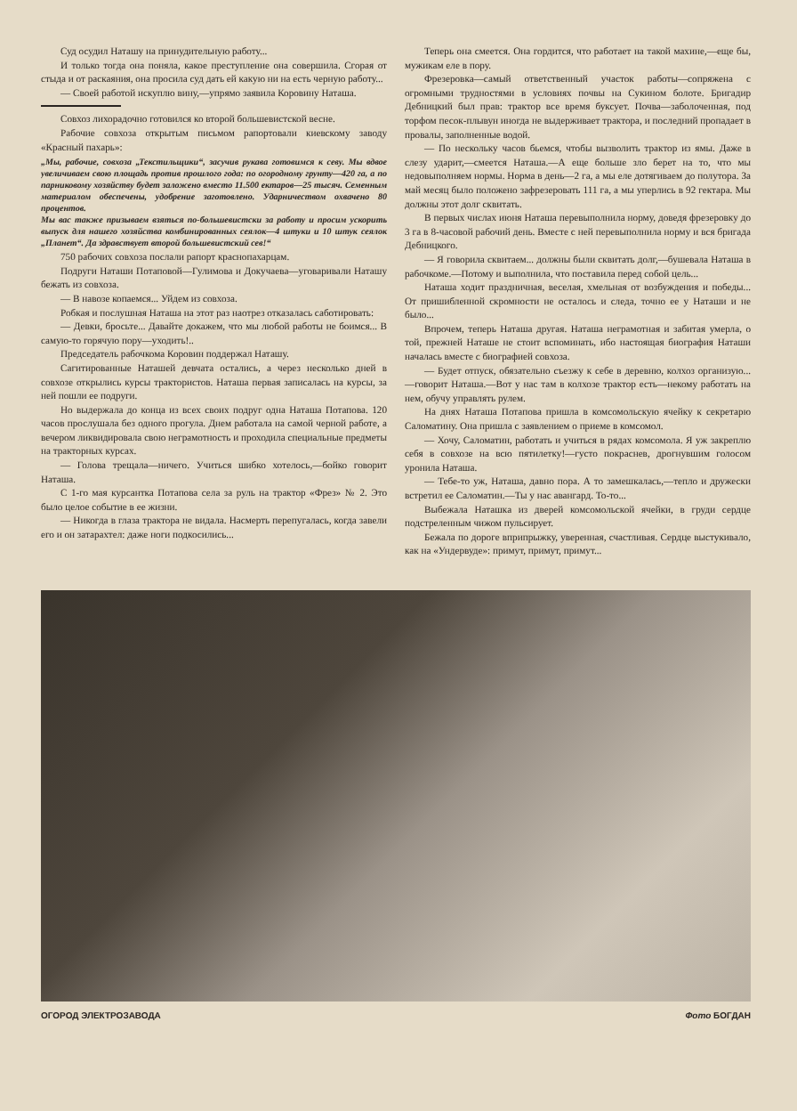Суд осудил Наташу на принудительную работу...
И только тогда она поняла, какое преступление она совершила. Сгорая от стыда и от раскаяния, она просила суд дать ей какую ни на есть черную работу...
— Своей работой искуплю вину,—упрямо заявила Коровину Наташа.
Совхоз лихорадочно готовился ко второй большевистской весне.
Рабочие совхоза открытым письмом рапортовали киевскому заводу «Красный пахарь»:
„Мы, рабочие, совхоза „Текстильщики“, засучив рукава готовимся к севу. Мы вдвое увеличиваем свою площадь против прошлого года: по огородному грунту—420 га, а по парниковому хозяйству будет заложено вместо 11.500 ектаров—25 тысяч. Семенным материалом обеспечены, удобрение заготовлено. Ударничеством охвачено 80 процентов.
Мы вас также призываем взяться по-большевистски за работу и просим ускорить выпуск для нашего хозяйства комбинированных сеялок—4 штуки и 10 штук сеялок „Планет“. Да здравствует второй большевистский сев!“
750 рабочих совхоза послали рапорт краснопахарцам.
Подруги Наташи Потаповой—Гулимова и Докучаева—уговаривали Наташу бежать из совхоза.
— В навозе копаемся... Уйдем из совхоза.
Робкая и послушная Наташа на этот раз наотрез отказалась саботировать:
— Девки, бросьте... Давайте докажем, что мы любой работы не боимся... В самую-то горячую пору—уходить!..
Председатель рабочкома Коровин поддержал Наташу.
Сагитированные Наташей девчата остались, а через несколько дней в совхозе открылись курсы трактористов. Наташа первая записалась на курсы, за ней пошли ее подруги.
Но выдержала до конца из всех своих подруг одна Наташа Потапова. 120 часов прослушала без одного прогула. Днем работала на самой черной работе, а вечером ликвидировала свою неграмотность и проходила специальные предметы на тракторных курсах.
— Голова трещала—ничего. Учиться шибко хотелось,—бойко говорит Наташа.
С 1-го мая курсантка Потапова села за руль на трактор «Фрез» № 2. Это было целое событие в ее жизни.
— Никогда в глаза трактора не видала. Насмерть перепугалась, когда завели его и он затарахтел: даже ноги подкосились...
Теперь она смеется. Она гордится, что работает на такой махине,—еще бы, мужикам еле в пору.
Фрезеровка—самый ответственный участок работы—сопряжена с огромными трудностями в условиях почвы на Сукином болоте. Бригадир Дебницкий был прав: трактор все время буксует. Почва—заболоченная, под торфом песок-плывун иногда не выдерживает трактора, и последний пропадает в провалы, заполненные водой.
— По нескольку часов бьемся, чтобы вызволить трактор из ямы. Даже в слезу ударит,—смеется Наташа.—А еще больше зло берет на то, что мы недовыполняем нормы. Норма в день—2 га, а мы еле дотягиваем до полутора. За май месяц было положено зафрезеровать 111 га, а мы уперлись в 92 гектара. Мы должны этот долг сквитать.
В первых числах июня Наташа перевыполнила норму, доведя фрезеровку до 3 га в 8-часовой рабочий день. Вместе с ней перевыполнила норму и вся бригада Дебницкого.
— Я говорила сквитаем... должны были сквитать долг,—бушевала Наташа в рабочкоме.—Потому и выполнила, что поставила перед собой цель...
Наташа ходит праздничная, веселая, хмельная от возбуждения и победы... От пришибленной скромности не осталось и следа, точно ее у Наташи и не было...
Впрочем, теперь Наташа другая. Наташа неграмотная и забитая умерла, о той, прежней Наташе не стоит вспоминать, ибо настоящая биография Наташи началась вместе с биографией совхоза.
— Будет отпуск, обязательно съезжу к себе в деревню, колхоз организую...—говорит Наташа.—Вот у нас там в колхозе трактор есть—некому работать на нем, обучу управлять рулем.
На днях Наташа Потапова пришла в комсомольскую ячейку к секретарю Саломатину. Она пришла с заявлением о приеме в комсомол.
— Хочу, Саломатин, работать и учиться в рядах комсомола. Я уж закреплю себя в совхозе на всю пятилетку!—густо покраснев, дрогнувшим голосом уронила Наташа.
— Тебе-то уж, Наташа, давно пора. А то замешкалась,—тепло и дружески встретил ее Саломатин.—Ты у нас авангард. То-то...
Выбежала Наташка из дверей комсомольской ячейки, в груди сердце подстреленным чижом пульсирует.
Бежала по дороге вприпрыжку, уверенная, счастливая. Сердце выстукивало, как на «Ундервуде»: примут, примут, примут...
ОГОРОД ЭЛЕКТРОЗАВОДА Фото БОГДАН